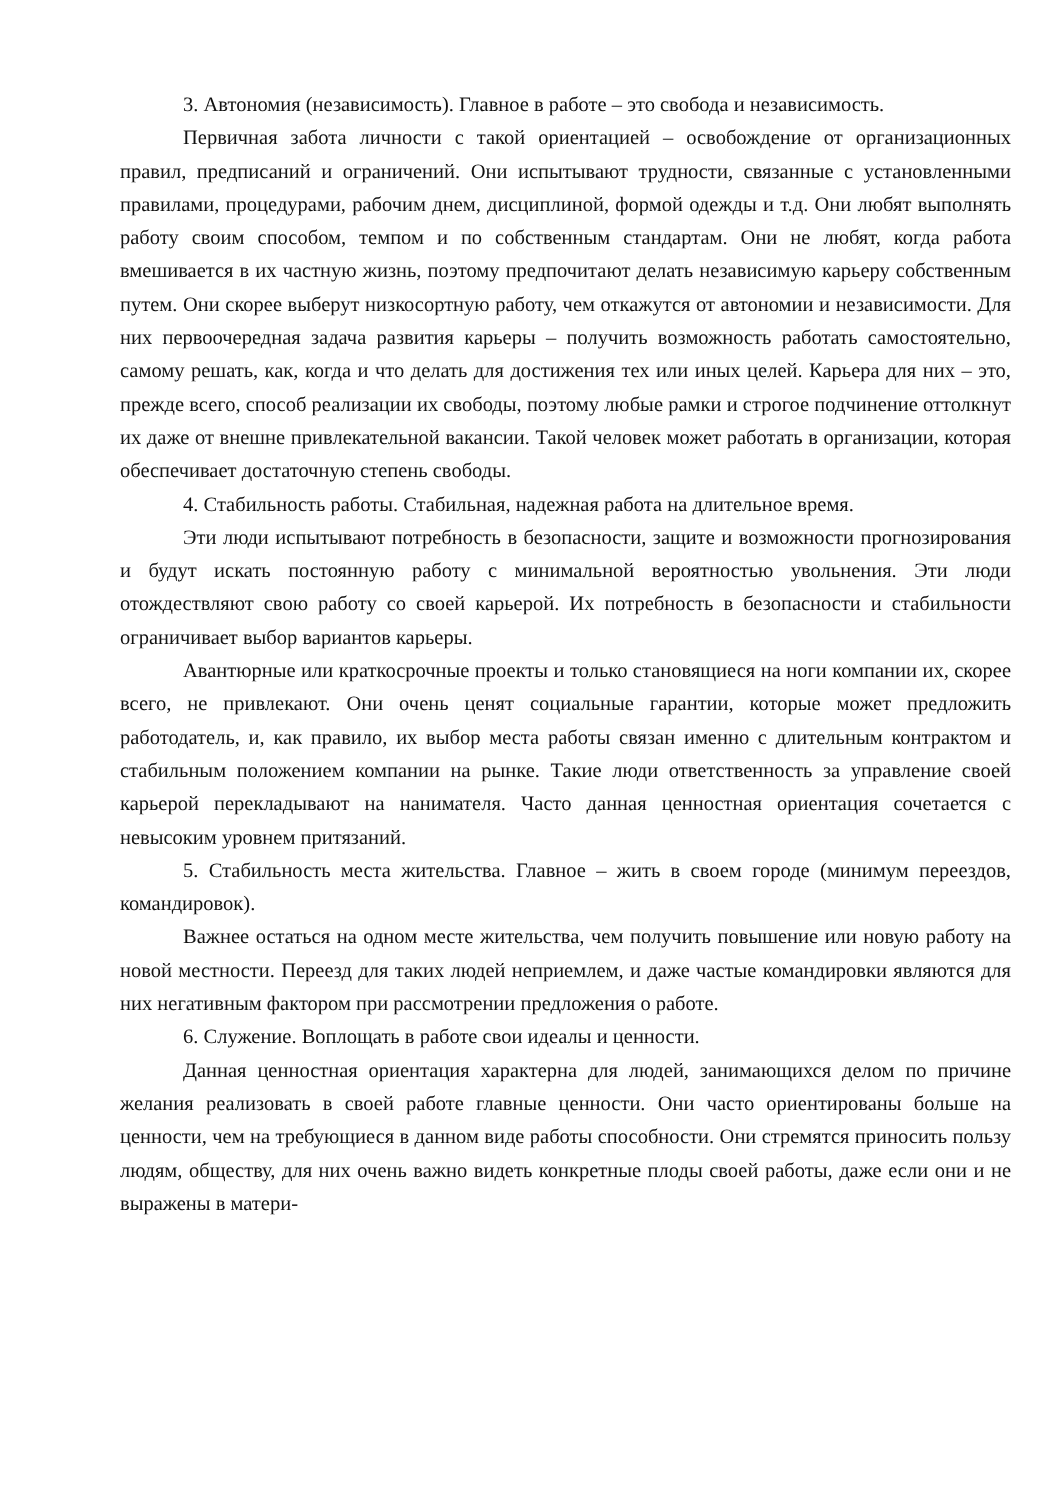3. Автономия (независимость). Главное в работе – это свобода и независимость.
Первичная забота личности с такой ориентацией – освобождение от организационных правил, предписаний и ограничений. Они испытывают трудности, связанные с установленными правилами, процедурами, рабочим днем, дисциплиной, формой одежды и т.д. Они любят выполнять работу своим способом, темпом и по собственным стандартам. Они не любят, когда работа вмешивается в их частную жизнь, поэтому предпочитают делать независимую карьеру собственным путем. Они скорее выберут низкосортную работу, чем откажутся от автономии и независимости. Для них первоочередная задача развития карьеры – получить возможность работать самостоятельно, самому решать, как, когда и что делать для достижения тех или иных целей. Карьера для них – это, прежде всего, способ реализации их свободы, поэтому любые рамки и строгое подчинение оттолкнут их даже от внешне привлекательной вакансии. Такой человек может работать в организации, которая обеспечивает достаточную степень свободы.
4. Стабильность работы. Стабильная, надежная работа на длительное время.
Эти люди испытывают потребность в безопасности, защите и возможности прогнозирования и будут искать постоянную работу с минимальной вероятностью увольнения. Эти люди отождествляют свою работу со своей карьерой. Их потребность в безопасности и стабильности ограничивает выбор вариантов карьеры.
Авантюрные или краткосрочные проекты и только становящиеся на ноги компании их, скорее всего, не привлекают. Они очень ценят социальные гарантии, которые может предложить работодатель, и, как правило, их выбор места работы связан именно с длительным контрактом и стабильным положением компании на рынке. Такие люди ответственность за управление своей карьерой перекладывают на нанимателя. Часто данная ценностная ориентация сочетается с невысоким уровнем притязаний.
5. Стабильность места жительства. Главное – жить в своем городе (минимум переездов, командировок).
Важнее остаться на одном месте жительства, чем получить повышение или новую работу на новой местности. Переезд для таких людей неприемлем, и даже частые командировки являются для них негативным фактором при рассмотрении предложения о работе.
6. Служение. Воплощать в работе свои идеалы и ценности.
Данная ценностная ориентация характерна для людей, занимающихся делом по причине желания реализовать в своей работе главные ценности. Они часто ориентированы больше на ценности, чем на требующиеся в данном виде работы способности. Они стремятся приносить пользу людям, обществу, для них очень важно видеть конкретные плоды своей работы, даже если они и не выражены в матери-